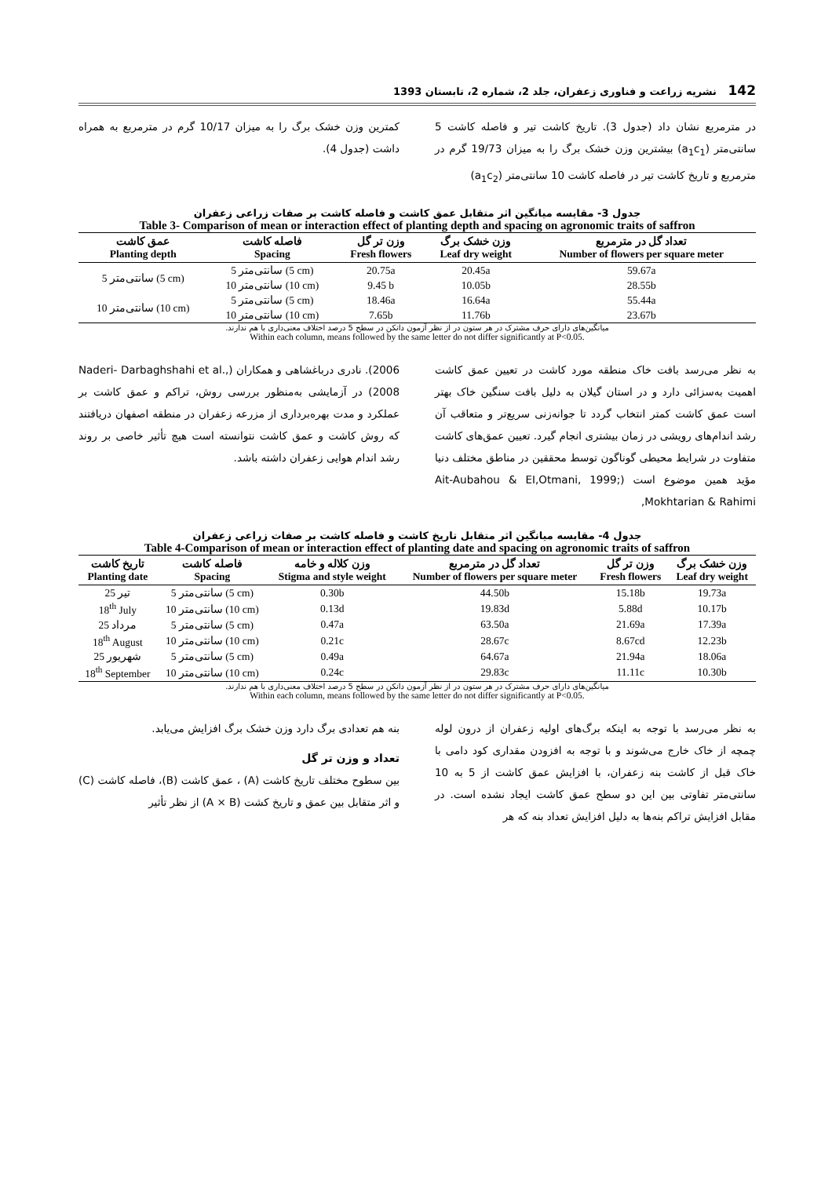142 نشریه زراعت و فناوری زعفران، جلد 2، شماره 2، تابستان 1393
در مترمربع نشان داد (جدول 3). تاریخ کاشت تیر و فاصله کاشت 5 سانتی‌متر (a<sub>1</sub>c<sub>1</sub>) بیشترین وزن خشک برگ را به میزان 19/73 گرم در مترمربع و تاریخ کاشت تیر در فاصله کاشت 10 سانتی‌متر (a<sub>1</sub>c<sub>2</sub>)
کمترین وزن خشک برگ را به میزان 10/17 گرم در مترمربع به همراه داشت (جدول 4).
جدول 3- مقایسه میانگین اثر متقابل عمق کاشت و فاصله کاشت بر صفات زراعی زعفران
Table 3- Comparison of mean or interaction effect of planting depth and spacing on agronomic traits of saffron
| عمق کاشت Planting depth | فاصله کاشت Spacing | وزن تر گل Fresh flowers | وزن خشک برگ Leaf dry weight | تعداد گل در مترمربع Number of flowers per square meter |
| --- | --- | --- | --- | --- |
| 5 سانتی‌متر (5 cm) | 5 سانتی‌متر (5 cm) | 20.75a | 20.45a | 59.67a |
| | 10 سانتی‌متر (10 cm) | 9.45 b | 10.05b | 28.55b |
| 10 سانتی‌متر (10 cm) | 5 سانتی‌متر (5 cm) | 18.46a | 16.64a | 55.44a |
| | 10 سانتی‌متر (10 cm) | 7.65b | 11.76b | 23.67b |
میانگین‌های دارای حرف مشترک در هر ستون در از نظر آزمون دانکن در سطح 5 درصد اختلاف معنی‌داری با هم ندارند.
Within each column, means followed by the same letter do not differ significantly at P<0.05.
به نظر می‌رسد بافت خاک منطقه مورد کاشت در تعیین عمق کاشت اهمیت به‌سزائی دارد و در استان گیلان به دلیل بافت سنگین خاک بهتر است عمق کاشت کمتر انتخاب گردد تا جوانه‌زنی سریع‌تر و متعاقب آن رشد اندام‌های رویشی در زمان بیشتری انجام گیرد. تعیین عمق‌های کاشت متفاوت در شرایط محیطی گوناگون توسط محققین در مناطق مختلف دنیا مؤید همین موضوع است (Ait-Aubahou & EI,Otmani, 1999; Mokhtarian & Rahimi,
2006). نادری درباغشاهی و همکاران (Naderi- Darbaghshahi et al., 2008) در آزمایشی به‌منظور بررسی روش، تراکم و عمق کاشت بر عملکرد و مدت بهره‌برداری از مزرعه زعفران در منطقه اصفهان دریافتند که روش کاشت و عمق کاشت نتوانسته است هیچ تأثیر خاصی بر روند رشد اندام هوایی زعفران داشته باشد.
جدول 4- مقایسه میانگین اثر متقابل تاریخ کاشت و فاصله کاشت بر صفات زراعی زعفران
Table 4-Comparison of mean or interaction effect of planting date and spacing on agronomic traits of saffron
| تاریخ کاشت Planting date | فاصله کاشت Spacing | وزن کلاله و خامه Stigma and style weight | تعداد گل در مترمربع Number of flowers per square meter | وزن تر گل Fresh flowers | وزن خشک برگ Leaf dry weight |
| --- | --- | --- | --- | --- | --- |
| 25 تیر | 5 سانتی‌متر (5 cm) | 0.30b | 44.50b | 15.18b | 19.73a |
| 18<sup>th</sup> July | 10 سانتی‌متر (10 cm) | 0.13d | 19.83d | 5.88d | 10.17b |
| 25 مرداد | 5 سانتی‌متر (5 cm) | 0.47a | 63.50a | 21.69a | 17.39a |
| 18<sup>th</sup> August | 10 سانتی‌متر (10 cm) | 0.21c | 28.67c | 8.67cd | 12.23b |
| 25 شهریور | 5 سانتی‌متر (5 cm) | 0.49a | 64.67a | 21.94a | 18.06a |
| 18<sup>th</sup> September | 10 سانتی‌متر (10 cm) | 0.24c | 29.83c | 11.11c | 10.30b |
میانگین‌های دارای حرف مشترک در هر ستون در از نظر آزمون دانکن در سطح 5 درصد اختلاف معنی‌داری با هم ندارند.
Within each column, means followed by the same letter do not differ significantly at P<0.05.
به نظر می‌رسد با توجه به اینکه برگ‌های اولیه زعفران از درون لوله چمچه از خاک خارج می‌شوند و با توجه به افزودن مقداری کود دامی با خاک قبل از کاشت بنه زعفران، با افزایش عمق کاشت از 5 به 10 سانتی‌متر تفاوتی بین این دو سطح عمق کاشت ایجاد نشده است. در مقابل افزایش تراکم بنه‌ها به دلیل افزایش تعداد بنه که هر
بنه هم تعدادی برگ دارد وزن خشک برگ افزایش می‌یابد.
تعداد و وزن تر گل
بین سطوح مختلف تاریخ کاشت (A) ، عمق کاشت (B)، فاصله کاشت (C) و اثر متقابل بین عمق و تاریخ کشت (A × B) از نظر تأثیر